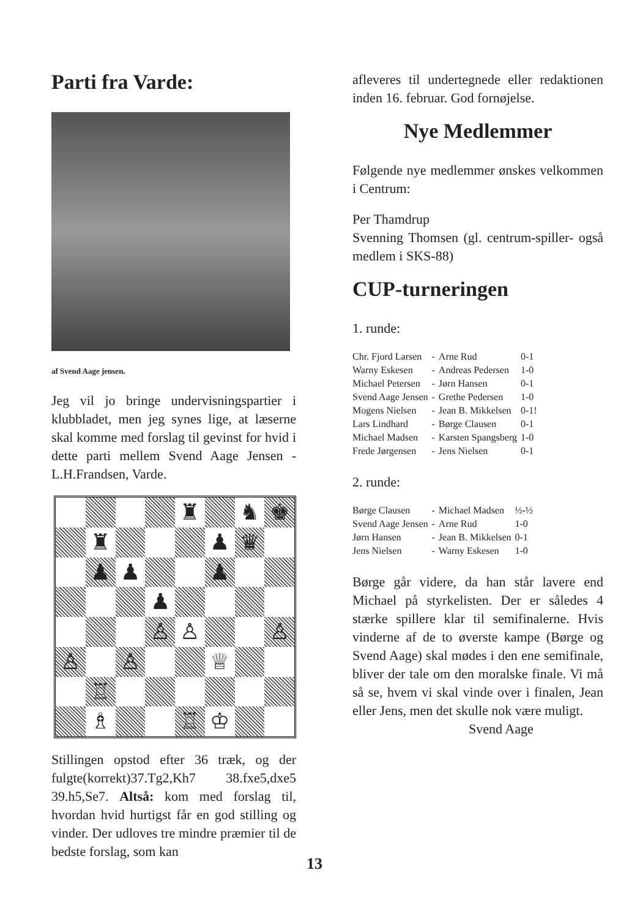Parti fra Varde:
af Svend Aage jensen.
Jeg vil jo bringe undervisningspartier i klubbladet, men jeg synes lige, at læserne skal komme med forslag til gevinst for hvid i dette parti mellem Svend Aage Jensen - L.H.Frandsen, Varde.
♜
♞
♚
♜
♟
♛
♟
♟
♟
♟
♙
♙
♙
♙
♙
♕
♖
♗
♖
♔
Stillingen opstod efter 36 træk, og der fulgte(korrekt)37.Tg2,Kh7 38.fxe5,dxe5 39.h5,Se7. Altså: kom med forslag til, hvordan hvid hurtigst får en god stilling og vinder. Der udloves tre mindre præmier til de bedste forslag, som kan
afleveres til undertegnede eller redaktionen inden 16. februar. God fornøjelse.
Nye Medlemmer
Følgende nye medlemmer ønskes velkommen i Centrum:
Per Thamdrup
Svenning Thomsen (gl. centrum-spiller- også medlem i SKS-88)
CUP-turneringen
1. runde:
| Chr. Fjord Larsen | - | Arne Rud | 0-1 |
| Warny Eskesen | - | Andreas Pedersen | 1-0 |
| Michael Petersen | - | Jørn Hansen | 0-1 |
| Svend Aage Jensen | - | Grethe Pedersen | 1-0 |
| Mogens Nielsen | - | Jean B. Mikkelsen | 0-1! |
| Lars Lindhard | - | Børge Clausen | 0-1 |
| Michael Madsen | - | Karsten Spangsberg | 1-0 |
| Frede Jørgensen | - | Jens Nielsen | 0-1 |
2. runde:
| Børge Clausen | - | Michael Madsen | ½-½ |
| Svend Aage Jensen | - | Arne Rud | 1-0 |
| Jørn Hansen | - | Jean B. Mikkelsen | 0-1 |
| Jens Nielsen | - | Warny Eskesen | 1-0 |
Børge går videre, da han står lavere end Michael på styrkelisten. Der er således 4 stærke spillere klar til semifinalerne. Hvis vinderne af de to øverste kampe (Børge og Svend Aage) skal mødes i den ene semifinale, bliver der tale om den moralske finale. Vi må så se, hvem vi skal vinde over i finalen, Jean eller Jens, men det skulle nok være muligt.
Svend Aage
13